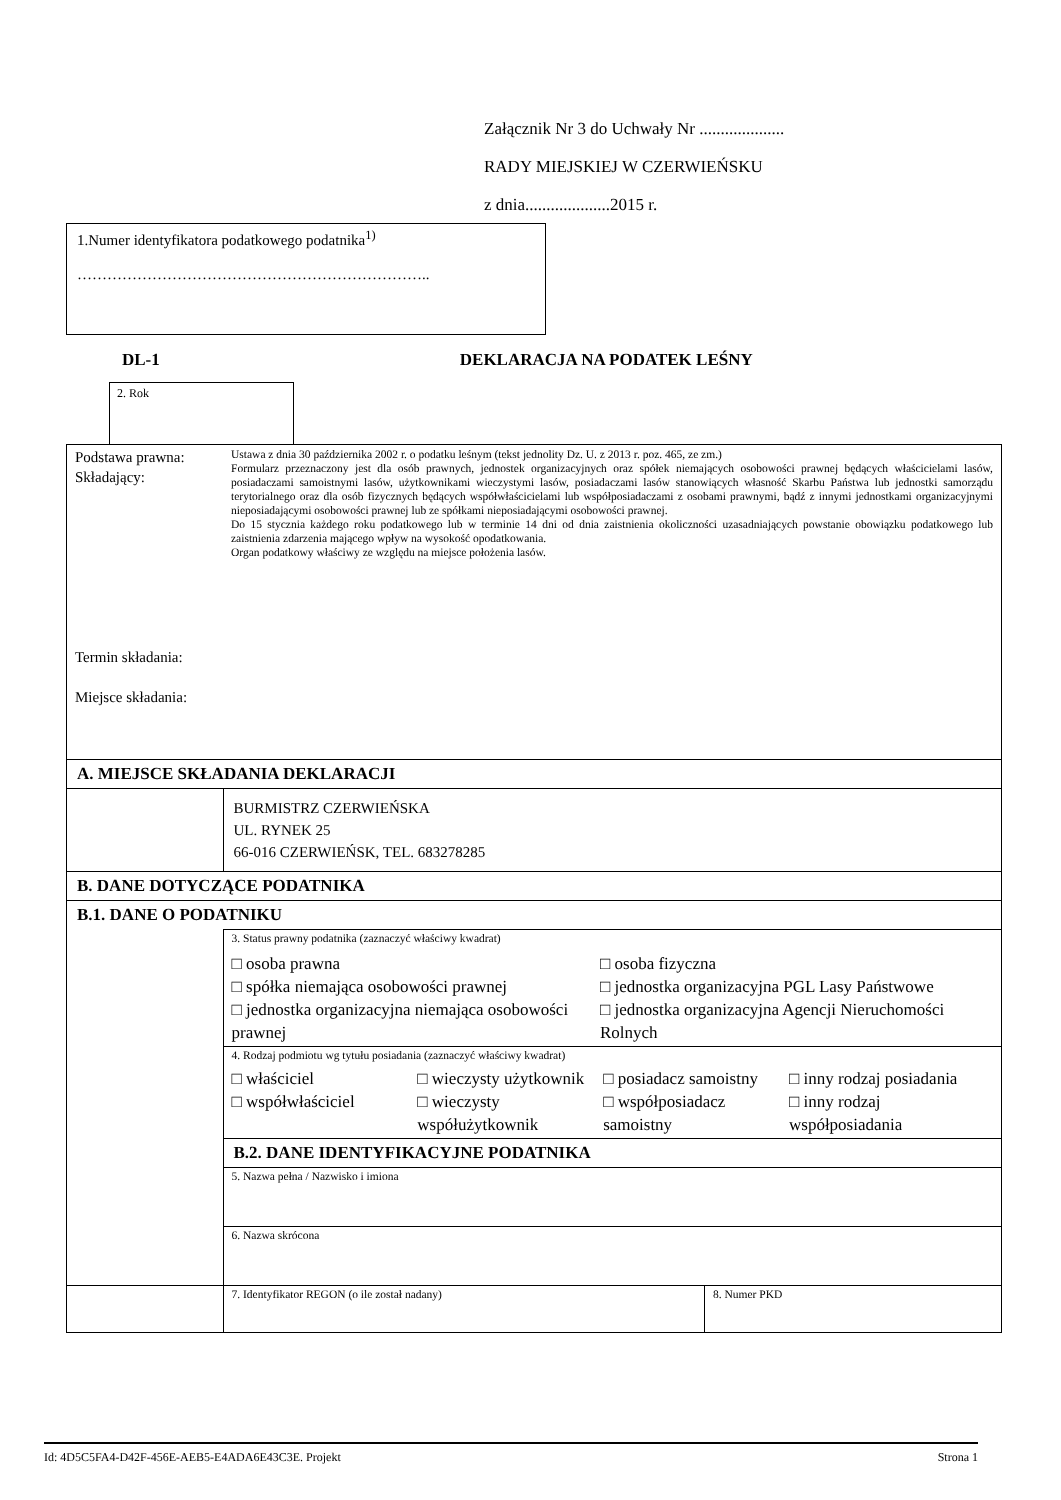Załącznik Nr 3 do Uchwały Nr ....................
RADY MIEJSKIEJ W CZERWIEŃSKU
z dnia....................2015 r.
1.Numer identyfikatora podatkowego podatnika<sup>1)</sup>
……………………………………………………………..
DL-1 DEKLARACJA NA PODATEK LEŚNY
2. Rok
| Podstawa prawna: Składający: Termin składania: Miejsce składania: | Ustawa z dnia 30 października 2002 r. o podatku leśnym (tekst jednolity Dz. U. z 2013 r. poz. 465, ze zm.) Formularz przeznaczony jest dla osób prawnych, jednostek organizacyjnych oraz spółek niemających osobowości prawnej będących właścicielami lasów, posiadaczami samoistnymi lasów, użytkownikami wieczystymi lasów, posiadaczami lasów stanowiących własność Skarbu Państwa lub jednostki samorządu terytorialnego oraz dla osób fizycznych będących współwłaścicielami lub współposiadaczami z osobami prawnymi, bądź z innymi jednostkami organizacyjnymi nieposiadającymi osobowości prawnej lub ze spółkami nieposiadającymi osobowości prawnej. Do 15 stycznia każdego roku podatkowego lub w terminie 14 dni od dnia zaistnienia okoliczności uzasadniających powstanie obowiązku podatkowego lub zaistnienia zdarzenia mającego wpływ na wysokość opodatkowania. Organ podatkowy właściwy ze względu na miejsce położenia lasów. | |
| A. MIEJSCE SKŁADANIA DEKLARACJI | | |
| | BURMISTRZ CZERWIEŃSKA UL. RYNEK 25 66-016 CZERWIEŃSK, TEL. 683278285 | |
| B. DANE DOTYCZĄCE PODATNIKA | | |
| B.1. DANE O PODATNIKU | | |
| | 3. Status prawny podatnika (zaznaczyć właściwy kwadrat) □ osoba prawna □ spółka niemająca osobowości prawnej □ jednostka organizacyjna niemająca osobowości prawnej □ osoba fizyczna □ jednostka organizacyjna PGL Lasy Państwowe □ jednostka organizacyjna Agencji Nieruchomości Rolnych | |
| | 4. Rodzaj podmiotu wg tytułu posiadania (zaznaczyć właściwy kwadrat) □ właściciel □ współwłaściciel □ wieczysty użytkownik □ wieczysty współużytkownik □ posiadacz samoistny □ współposiadacz samoistny □ inny rodzaj posiadania □ inny rodzaj współposiadania | |
| | B.2. DANE IDENTYFIKACYJNE PODATNIKA | |
| | 5. Nazwa pełna / Nazwisko i imiona | |
| | 6. Nazwa skrócona | |
| | 7. Identyfikator REGON (o ile został nadany) | 8. Numer PKD |
Id: 4D5C5FA4-D42F-456E-AEB5-E4ADA6E43C3E. Projekt Strona 1